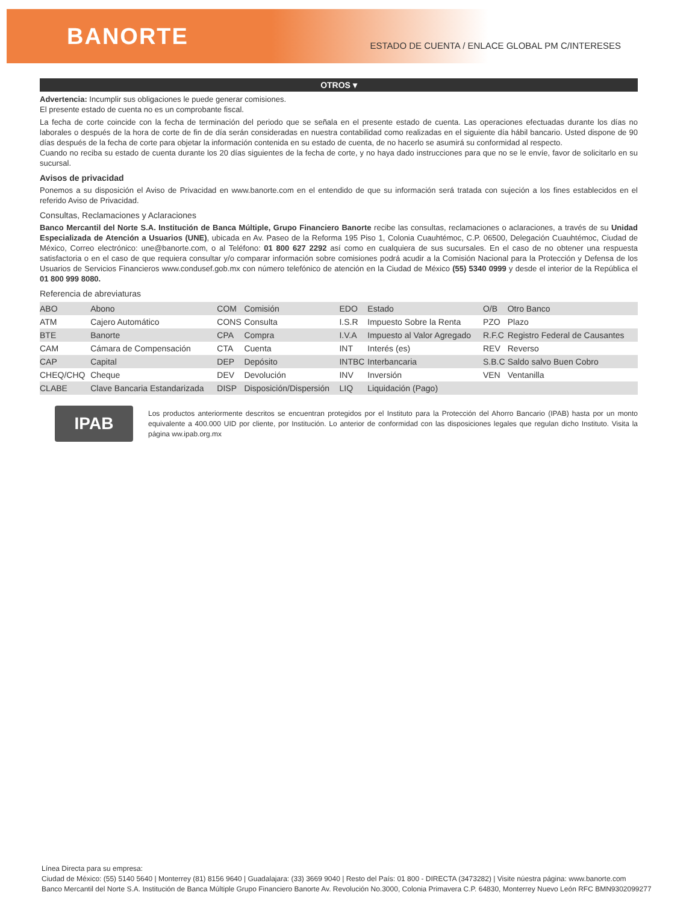BANORTE
ESTADO DE CUENTA / ENLACE GLOBAL PM C/INTERESES
OTROS ▾
Advertencia: Incumplir sus obligaciones le puede generar comisiones.
El presente estado de cuenta no es un comprobante fiscal.
La fecha de corte coincide con la fecha de terminación del periodo que se señala en el presente estado de cuenta. Las operaciones efectuadas durante los días no laborales o después de la hora de corte de fin de día serán consideradas en nuestra contabilidad como realizadas en el siguiente día hábil bancario. Usted dispone de 90 días después de la fecha de corte para objetar la información contenida en su estado de cuenta, de no hacerlo se asumirá su conformidad al respecto.
Cuando no reciba su estado de cuenta durante los 20 días siguientes de la fecha de corte, y no haya dado instrucciones para que no se le envíe, favor de solicitarlo en su sucursal.
Avisos de privacidad
Ponemos a su disposición el Aviso de Privacidad en www.banorte.com en el entendido de que su información será tratada con sujeción a los fines establecidos en el referido Aviso de Privacidad.
Consultas, Reclamaciones y Aclaraciones
Banco Mercantil del Norte S.A. Institución de Banca Múltiple, Grupo Financiero Banorte recibe las consultas, reclamaciones o aclaraciones, a través de su Unidad Especializada de Atención a Usuarios (UNE), ubicada en Av. Paseo de la Reforma 195 Piso 1, Colonia Cuauhtémoc, C.P. 06500, Delegación Cuauhtémoc, Ciudad de México, Correo electrónico: une@banorte.com, o al Teléfono: 01 800 627 2292 así como en cualquiera de sus sucursales. En el caso de no obtener una respuesta satisfactoria o en el caso de que requiera consultar y/o comparar información sobre comisiones podrá acudir a la Comisión Nacional para la Protección y Defensa de los Usuarios de Servicios Financieros www.condusef.gob.mx con número telefónico de atención en la Ciudad de México (55) 5340 0999 y desde el interior de la República el 01 800 999 8080.
Referencia de abreviaturas
| ABO | Abono | COM | Comisión | EDO | Estado | O/B | Otro Banco |
| ATM | Cajero Automático | CONS | Consulta | I.S.R | Impuesto Sobre la Renta | PZO | Plazo |
| BTE | Banorte | CPA | Compra | I.V.A | Impuesto al Valor Agregado | R.F.C | Registro Federal de Causantes |
| CAM | Cámara de Compensación | CTA | Cuenta | INT | Interés (es) | REV | Reverso |
| CAP | Capital | DEP | Depósito | INTBC | Interbancaria | S.B.C | Saldo salvo Buen Cobro |
| CHEQ/CHQ | Cheque | DEV | Devolución | INV | Inversión | VEN | Ventanilla |
| CLABE | Clave Bancaria Estandarizada | DISP | Disposición/Dispersión | LIQ | Liquidación (Pago) | | |
IPAB
Los productos anteriormente descritos se encuentran protegidos por el Instituto para la Protección del Ahorro Bancario (IPAB) hasta por un monto equivalente a 400.000 UID por cliente, por Institución. Lo anterior de conformidad con las disposiciones legales que regulan dicho Instituto. Visita la página ww.ipab.org.mx
Línea Directa para su empresa:
Ciudad de México: (55) 5140 5640 | Monterrey (81) 8156 9640 | Guadalajara: (33) 3669 9040 | Resto del País: 01 800 - DIRECTA (3473282) | Visite núestra página: www.banorte.com
Banco Mercantil del Norte S.A. Institución de Banca Múltiple Grupo Financiero Banorte Av. Revolución No.3000, Colonia Primavera C.P. 64830, Monterrey Nuevo León RFC BMN9302099277